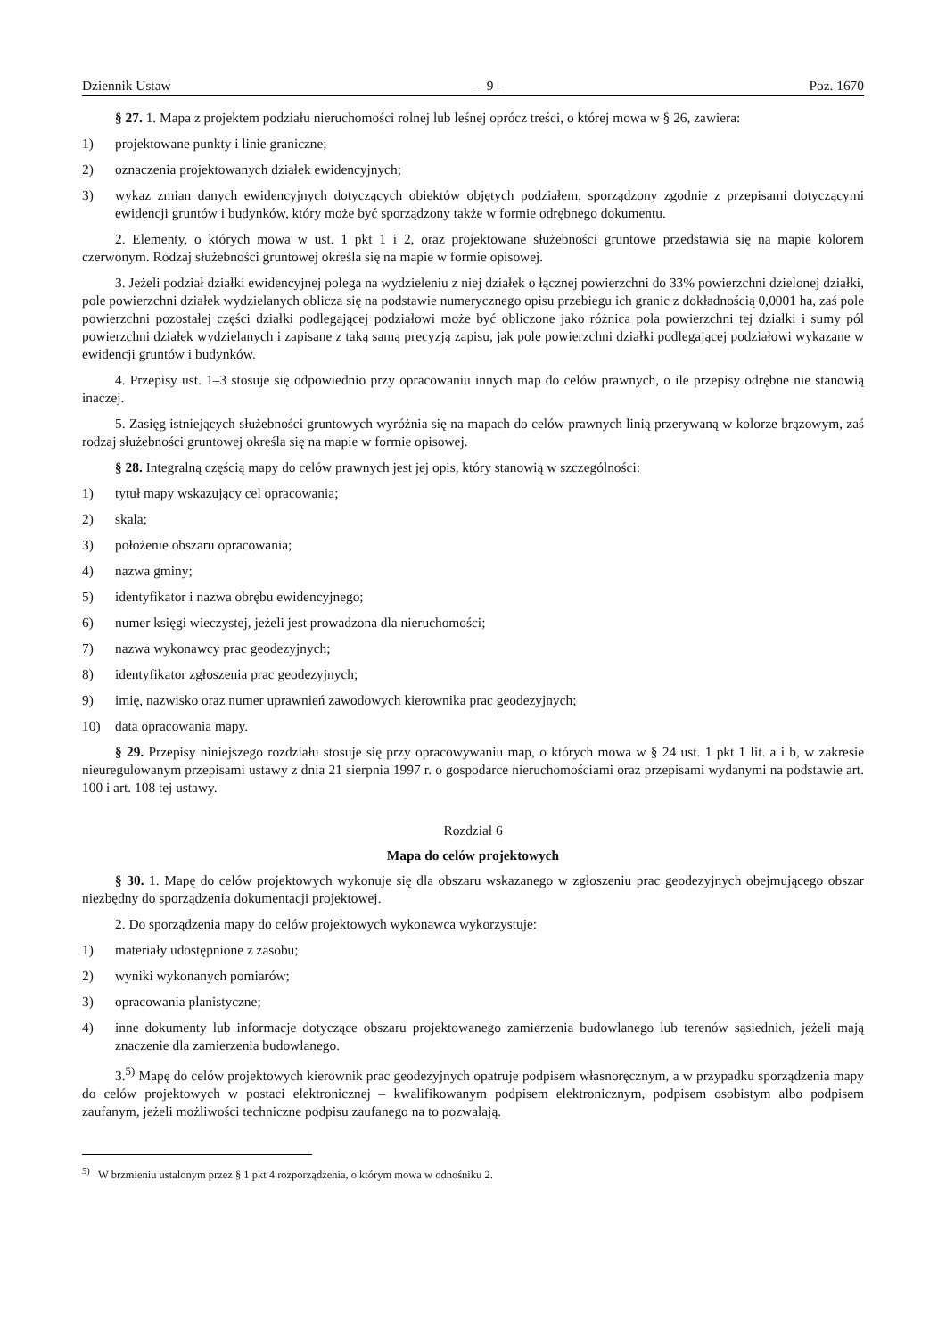Dziennik Ustaw – 9 – Poz. 1670
§ 27. 1. Mapa z projektem podziału nieruchomości rolnej lub leśnej oprócz treści, o której mowa w § 26, zawiera:
1) projektowane punkty i linie graniczne;
2) oznaczenia projektowanych działek ewidencyjnych;
3) wykaz zmian danych ewidencyjnych dotyczących obiektów objętych podziałem, sporządzony zgodnie z przepisami dotyczącymi ewidencji gruntów i budynków, który może być sporządzony także w formie odrębnego dokumentu.
2. Elementy, o których mowa w ust. 1 pkt 1 i 2, oraz projektowane służebności gruntowe przedstawia się na mapie kolorem czerwonym. Rodzaj służebności gruntowej określa się na mapie w formie opisowej.
3. Jeżeli podział działki ewidencyjnej polega na wydzieleniu z niej działek o łącznej powierzchni do 33% powierzchni dzielonej działki, pole powierzchni działek wydzielanych oblicza się na podstawie numerycznego opisu przebiegu ich granic z dokładnością 0,0001 ha, zaś pole powierzchni pozostałej części działki podlegającej podziałowi może być obliczone jako różnica pola powierzchni tej działki i sumy pól powierzchni działek wydzielanych i zapisane z taką samą precyzją zapisu, jak pole powierzchni działki podlegającej podziałowi wykazane w ewidencji gruntów i budynków.
4. Przepisy ust. 1–3 stosuje się odpowiednio przy opracowaniu innych map do celów prawnych, o ile przepisy odrębne nie stanowią inaczej.
5. Zasięg istniejących służebności gruntowych wyróżnia się na mapach do celów prawnych linią przerywaną w kolorze brązowym, zaś rodzaj służebności gruntowej określa się na mapie w formie opisowej.
§ 28. Integralną częścią mapy do celów prawnych jest jej opis, który stanowią w szczególności:
1) tytuł mapy wskazujący cel opracowania;
2) skala;
3) położenie obszaru opracowania;
4) nazwa gminy;
5) identyfikator i nazwa obrębu ewidencyjnego;
6) numer księgi wieczystej, jeżeli jest prowadzona dla nieruchomości;
7) nazwa wykonawcy prac geodezyjnych;
8) identyfikator zgłoszenia prac geodezyjnych;
9) imię, nazwisko oraz numer uprawnień zawodowych kierownika prac geodezyjnych;
10) data opracowania mapy.
§ 29. Przepisy niniejszego rozdziału stosuje się przy opracowywaniu map, o których mowa w § 24 ust. 1 pkt 1 lit. a i b, w zakresie nieuregulowanym przepisami ustawy z dnia 21 sierpnia 1997 r. o gospodarce nieruchomościami oraz przepisami wydanymi na podstawie art. 100 i art. 108 tej ustawy.
Rozdział 6
Mapa do celów projektowych
§ 30. 1. Mapę do celów projektowych wykonuje się dla obszaru wskazanego w zgłoszeniu prac geodezyjnych obejmującego obszar niezbędny do sporządzenia dokumentacji projektowej.
2. Do sporządzenia mapy do celów projektowych wykonawca wykorzystuje:
1) materiały udostępnione z zasobu;
2) wyniki wykonanych pomiarów;
3) opracowania planistyczne;
4) inne dokumenty lub informacje dotyczące obszaru projektowanego zamierzenia budowlanego lub terenów sąsiednich, jeżeli mają znaczenie dla zamierzenia budowlanego.
3.<sup>5)</sup> Mapę do celów projektowych kierownik prac geodezyjnych opatruje podpisem własnoręcznym, a w przypadku sporządzenia mapy do celów projektowych w postaci elektronicznej – kwalifikowanym podpisem elektronicznym, podpisem osobistym albo podpisem zaufanym, jeżeli możliwości techniczne podpisu zaufanego na to pozwalają.
<sup>5)</sup> W brzmieniu ustalonym przez § 1 pkt 4 rozporządzenia, o którym mowa w odnośniku 2.